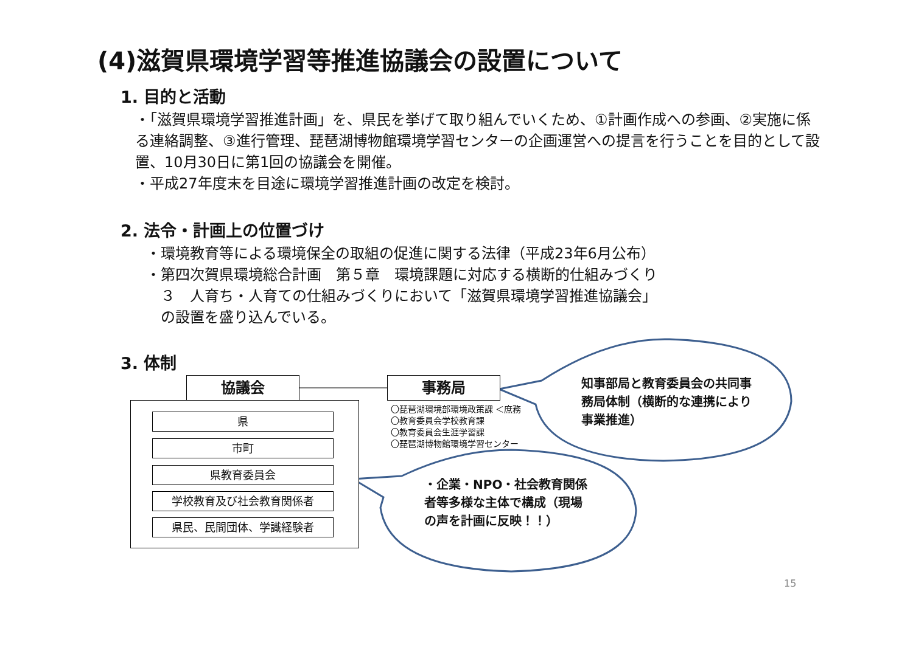(4)滋賀県環境学習等推進協議会の設置について
1. 目的と活動
・「滋賀県環境学習推進計画」を、県民を挙げて取り組んでいくため、①計画作成への参画、②実施に係る連絡調整、③進行管理、琵琶湖博物館環境学習センターの企画運営への提言を行うことを目的として設置、10月30日に第1回の協議会を開催。
・平成27年度末を目途に環境学習推進計画の改定を検討。
2. 法令・計画上の位置づけ
・環境教育等による環境保全の取組の促進に関する法律（平成23年6月公布）
・第四次賀県環境総合計画　第５章　環境課題に対応する横断的仕組みづくり
　３　人育ち・人育ての仕組みづくりにおいて「滋賀県環境学習推進協議会」
　の設置を盛り込んでいる。
3. 体制
協議会 事務局
県
市町
県教育委員会
学校教育及び社会教育関係者
県民、民間団体、学識経験者
〇琵琶湖環境部環境政策課 ＜庶務
〇教育委員会学校教育課
〇教育委員会生涯学習課
〇琵琶湖博物館環境学習センター
知事部局と教育委員会の共同事務局体制（横断的な連携により事業推進）
・企業・NPO・社会教育関係者等多様な主体で構成（現場の声を計画に反映！！）
15